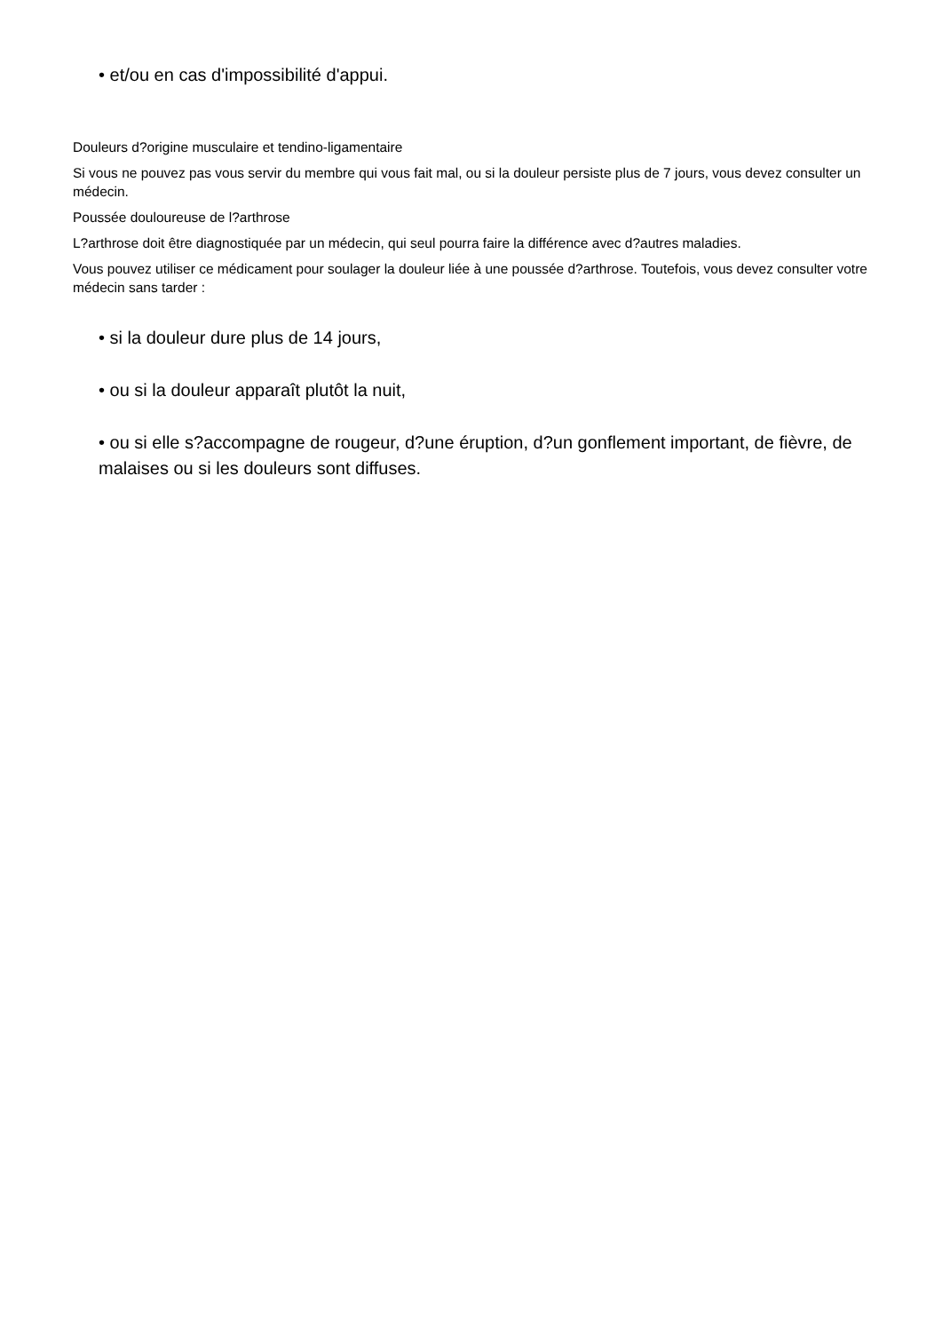• et/ou en cas d'impossibilité d'appui.
Douleurs d?origine musculaire et tendino-ligamentaire
Si vous ne pouvez pas vous servir du membre qui vous fait mal, ou si la douleur persiste plus de 7 jours, vous devez consulter un médecin.
Poussée douloureuse de l?arthrose
L?arthrose doit être diagnostiquée par un médecin, qui seul pourra faire la différence avec d?autres maladies.
Vous pouvez utiliser ce médicament pour soulager la douleur liée à une poussée d?arthrose. Toutefois, vous devez consulter votre médecin sans tarder :
• si la douleur dure plus de 14 jours,
• ou si la douleur apparaît plutôt la nuit,
• ou si elle s?accompagne de rougeur, d?une éruption, d?un gonflement important, de fièvre, de malaises ou si les douleurs sont diffuses.